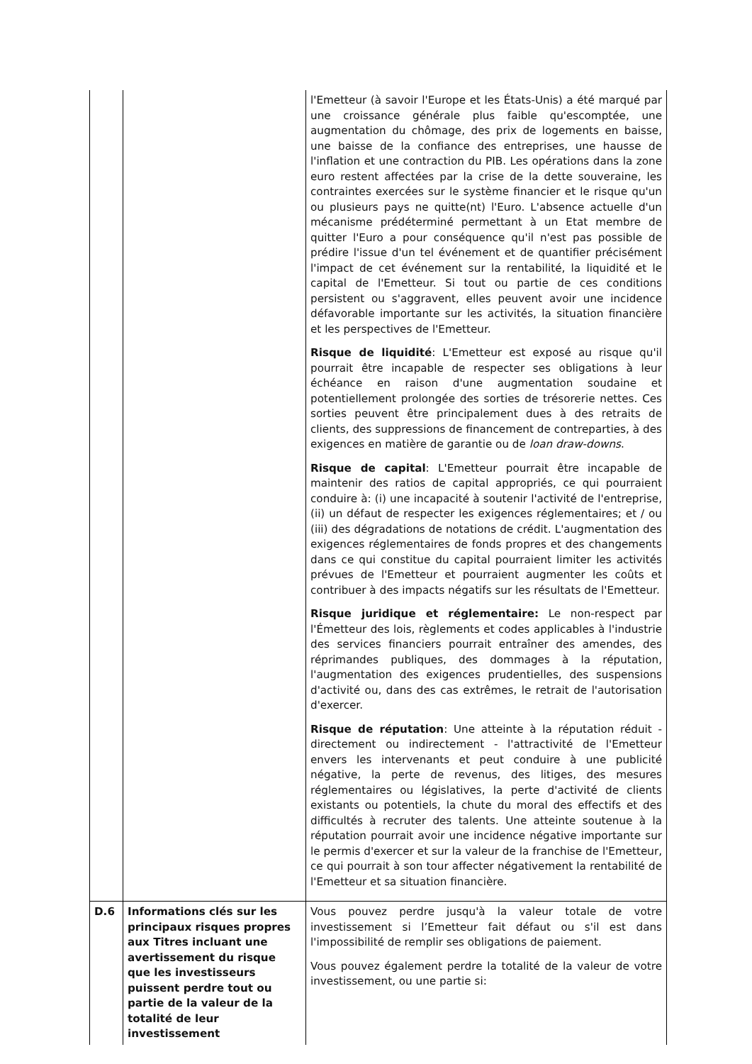| | | l'Emetteur (à savoir l'Europe et les États-Unis) a été marqué par une croissance générale plus faible qu'escomptée, une augmentation du chômage, des prix de logements en baisse, une baisse de la confiance des entreprises, une hausse de l'inflation et une contraction du PIB. Les opérations dans la zone euro restent affectées par la crise de la dette souveraine, les contraintes exercées sur le système financier et le risque qu'un ou plusieurs pays ne quitte(nt) l'Euro. L'absence actuelle d'un mécanisme prédéterminé permettant à un Etat membre de quitter l'Euro a pour conséquence qu'il n'est pas possible de prédire l'issue d'un tel événement et de quantifier précisément l'impact de cet événement sur la rentabilité, la liquidité et le capital de l'Emetteur. Si tout ou partie de ces conditions persistent ou s'aggravent, elles peuvent avoir une incidence défavorable importante sur les activités, la situation financière et les perspectives de l'Emetteur. Risque de liquidité : L'Emetteur est exposé au risque qu'il pourrait être incapable de respecter ses obligations à leur échéance en raison d'une augmentation soudaine et potentiellement prolongée des sorties de trésorerie nettes. Ces sorties peuvent être principalement dues à des retraits de clients, des suppressions de financement de contreparties, à des exigences en matière de garantie ou de loan draw-downs . Risque de capital : L'Emetteur pourrait être incapable de maintenir des ratios de capital appropriés, ce qui pourraient conduire à: (i) une incapacité à soutenir l'activité de l'entreprise, (ii) un défaut de respecter les exigences réglementaires; et / ou (iii) des dégradations de notations de crédit. L'augmentation des exigences réglementaires de fonds propres et des changements dans ce qui constitue du capital pourraient limiter les activités prévues de l'Emetteur et pourraient augmenter les coûts et contribuer à des impacts négatifs sur les résultats de l'Emetteur. Risque juridique et réglementaire: Le non-respect par l'Émetteur des lois, règlements et codes applicables à l'industrie des services financiers pourrait entraîner des amendes, des réprimandes publiques, des dommages à la réputation, l'augmentation des exigences prudentielles, des suspensions d'activité ou, dans des cas extrêmes, le retrait de l'autorisation d'exercer. Risque de réputation : Une atteinte à la réputation réduit - directement ou indirectement - l'attractivité de l'Emetteur envers les intervenants et peut conduire à une publicité négative, la perte de revenus, des litiges, des mesures réglementaires ou législatives, la perte d'activité de clients existants ou potentiels, la chute du moral des effectifs et des difficultés à recruter des talents. Une atteinte soutenue à la réputation pourrait avoir une incidence négative importante sur le permis d'exercer et sur la valeur de la franchise de l'Emetteur, ce qui pourrait à son tour affecter négativement la rentabilité de l'Emetteur et sa situation financière. |
| D.6 | Informations clés sur les principaux risques propres aux Titres incluant une avertissement du risque que les investisseurs puissent perdre tout ou partie de la valeur de la totalité de leur investissement | Vous pouvez perdre jusqu'à la valeur totale de votre investissement si l’Emetteur fait défaut ou s'il est dans l'impossibilité de remplir ses obligations de paiement. Vous pouvez également perdre la totalité de la valeur de votre investissement, ou une partie si: |